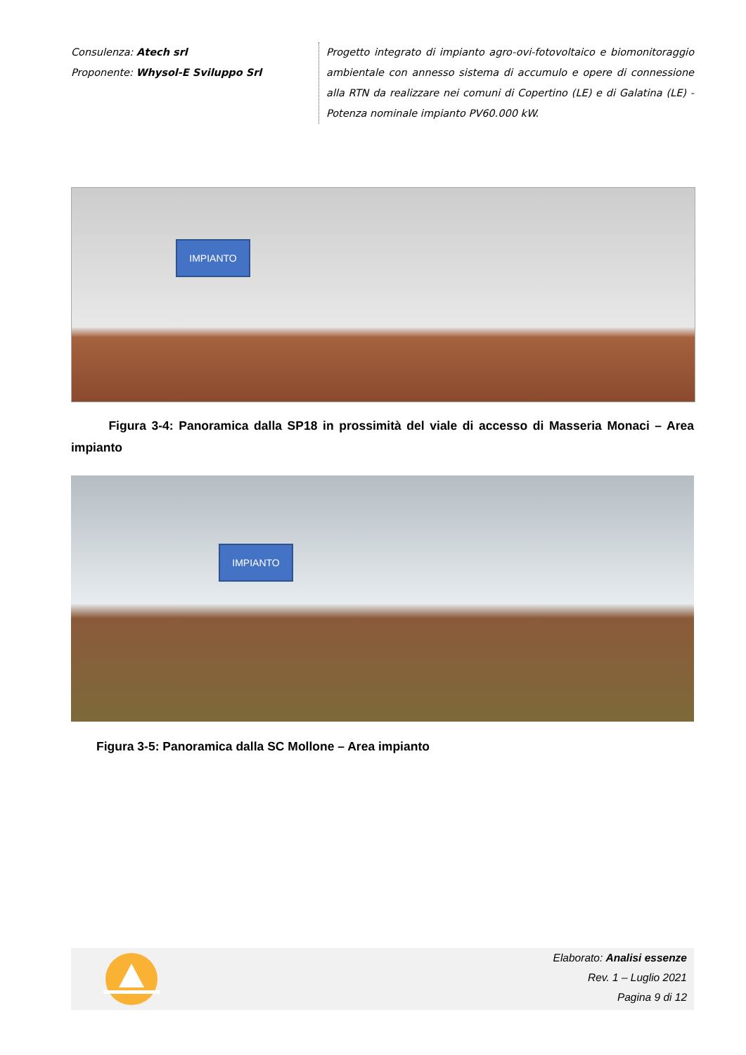Consulenza: Atech srl
Proponente: Whysol-E Sviluppo Srl
Progetto integrato di impianto agro-ovi-fotovoltaico e biomonitoraggio ambientale con annesso sistema di accumulo e opere di connessione alla RTN da realizzare nei comuni di Copertino (LE) e di Galatina (LE) - Potenza nominale impianto PV60.000 kW.
IMPIANTO
Figura 3-4: Panoramica dalla SP18 in prossimità del viale di accesso di Masseria Monaci – Area impianto
IMPIANTO
Figura 3-5: Panoramica dalla SC Mollone – Area impianto
Elaborato: Analisi essenze
Rev. 1 – Luglio 2021
Pagina 9 di 12